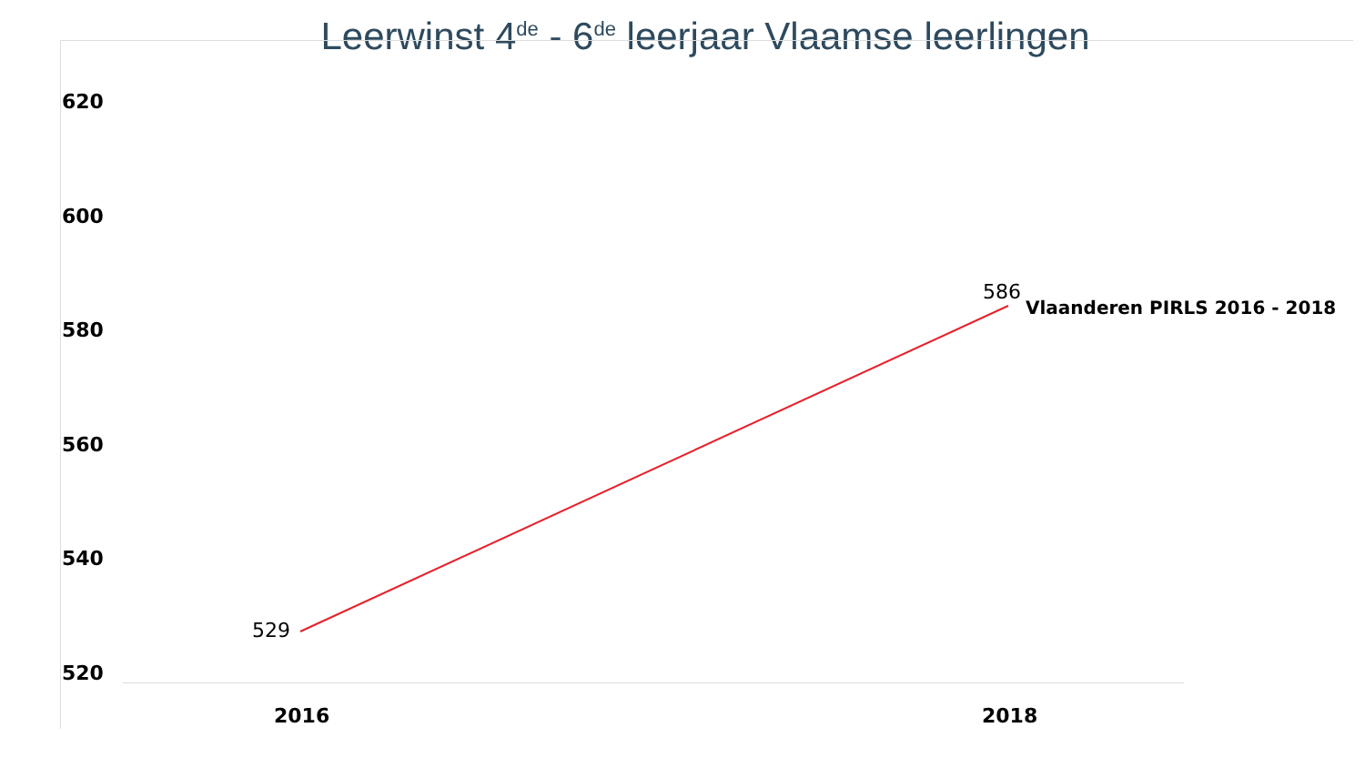Leerwinst 4<sup>de</sup> - 6<sup>de</sup> leerjaar Vlaamse leerlingen
620
600
580
560
540
520
529
586
Vlaanderen PIRLS 2016 - 2018
2016 2018